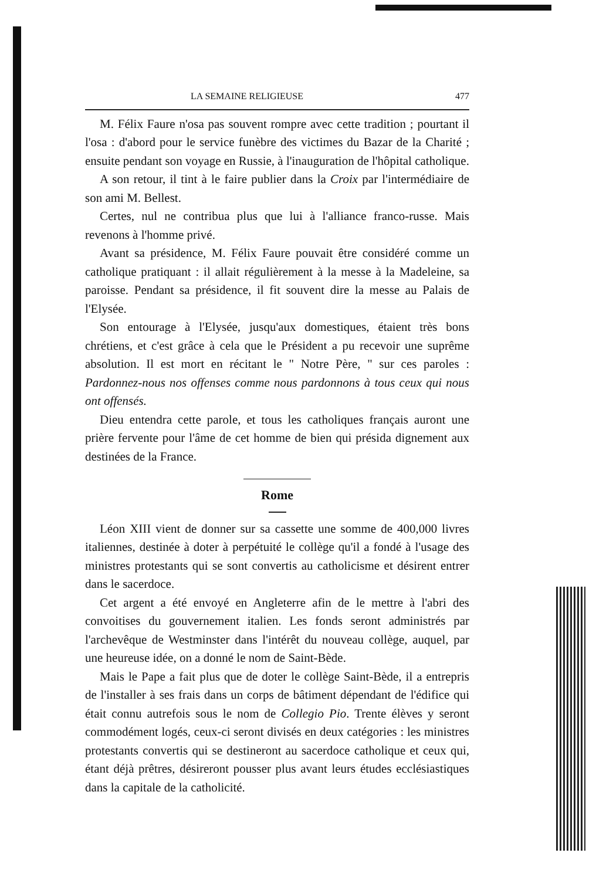LA SEMAINE RELIGIEUSE 477
M. Félix Faure n'osa pas souvent rompre avec cette tradition ; pourtant il l'osa : d'abord pour le service funèbre des victimes du Bazar de la Charité ; ensuite pendant son voyage en Russie, à l'inauguration de l'hôpital catholique.
A son retour, il tint à le faire publier dans la Croix par l'intermédiaire de son ami M. Bellest.
Certes, nul ne contribua plus que lui à l'alliance franco-russe. Mais revenons à l'homme privé.
Avant sa présidence, M. Félix Faure pouvait être considéré comme un catholique pratiquant : il allait régulièrement à la messe à la Madeleine, sa paroisse. Pendant sa présidence, il fit souvent dire la messe au Palais de l'Elysée.
Son entourage à l'Elysée, jusqu'aux domestiques, étaient très bons chrétiens, et c'est grâce à cela que le Président a pu recevoir une suprême absolution. Il est mort en récitant le " Notre Père, " sur ces paroles : Pardonnez-nous nos offenses comme nous pardonnons à tous ceux qui nous ont offensés.
Dieu entendra cette parole, et tous les catholiques français auront une prière fervente pour l'âme de cet homme de bien qui présida dignement aux destinées de la France.
Rome
Léon XIII vient de donner sur sa cassette une somme de 400,000 livres italiennes, destinée à doter à perpétuité le collège qu'il a fondé à l'usage des ministres protestants qui se sont convertis au catholicisme et désirent entrer dans le sacerdoce.
Cet argent a été envoyé en Angleterre afin de le mettre à l'abri des convoitises du gouvernement italien. Les fonds seront administrés par l'archevêque de Westminster dans l'intérêt du nouveau collège, auquel, par une heureuse idée, on a donné le nom de Saint-Bède.
Mais le Pape a fait plus que de doter le collège Saint-Bède, il a entrepris de l'installer à ses frais dans un corps de bâtiment dépendant de l'édifice qui était connu autrefois sous le nom de Collegio Pio. Trente élèves y seront commodément logés, ceux-ci seront divisés en deux catégories : les ministres protestants convertis qui se destineront au sacerdoce catholique et ceux qui, étant déjà prêtres, désireront pousser plus avant leurs études ecclésiastiques dans la capitale de la catholicité.